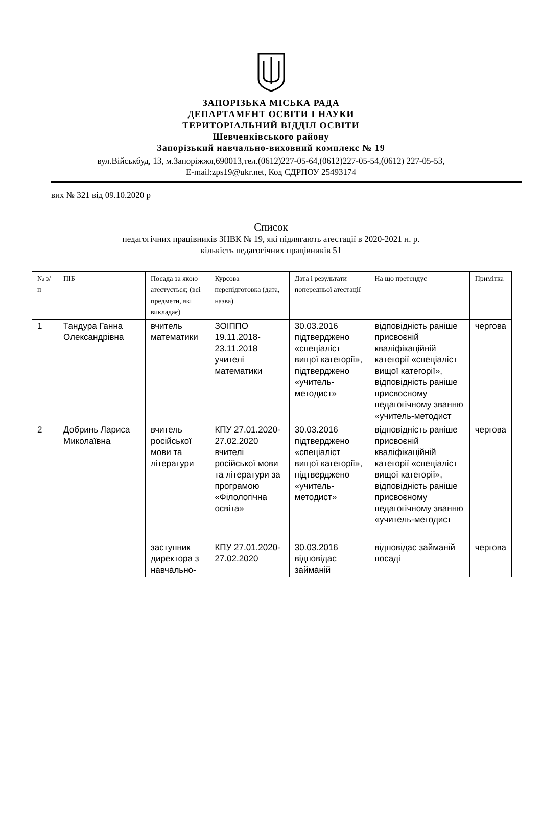ЗАПОРІЗЬКА МІСЬКА РАДА
ДЕПАРТАМЕНТ ОСВІТИ І НАУКИ
ТЕРИТОРІАЛЬНИЙ ВІДДІЛ ОСВІТИ
Шевченківського району
Запорізький навчально-виховний комплекс № 19
вул.Військбуд, 13, м.Запоріжжя,690013,тел.(0612)227-05-64,(0612)227-05-54,(0612) 227-05-53,
E-mail:zps19@ukr.net, Код ЄДРПОУ 25493174
вих № 321 від 09.10.2020 р
Список
педагогічних працівників ЗНВК № 19, які підлягають атестації в 2020-2021 н. р.
кількість педагогічних працівників 51
| № з/п | ПІБ | Посада за якою атестується; (всі предмети, які викладає) | Курсова перепідготовка (дата, назва) | Дата і результати попередньої атестації | На що претендує | Примітка |
| --- | --- | --- | --- | --- | --- | --- |
| 1 | Тандура Ганна Олександрівна | вчитель математики | ЗОІППО 19.11.2018-23.11.2018 учителі математики | 30.03.2016 підтверджено «спеціаліст вищої категорії», підтверджено «учитель-методист» | відповідність раніше присвоєній кваліфікаційній категорії «спеціаліст вищої категорії», відповідність раніше присвоєному педагогічному званню «учитель-методист | чергова |
| 2 | Добринь Лариса Миколаївна | вчитель російської мови та літератури | КПУ 27.01.2020-27.02.2020 вчителі російської мови та літератури за програмою «Філологічна освіта» | 30.03.2016 підтверджено «спеціаліст вищої категорії», підтверджено «учитель-методист» | відповідність раніше присвоєній кваліфікаційній категорії «спеціаліст вищої категорії», відповідність раніше присвоєному педагогічному званню «учитель-методист | чергова |
| | | заступник директора з навчально- | КПУ 27.01.2020-27.02.2020 | 30.03.2016 відповідає займаній | відповідає займаній посаді | чергова |